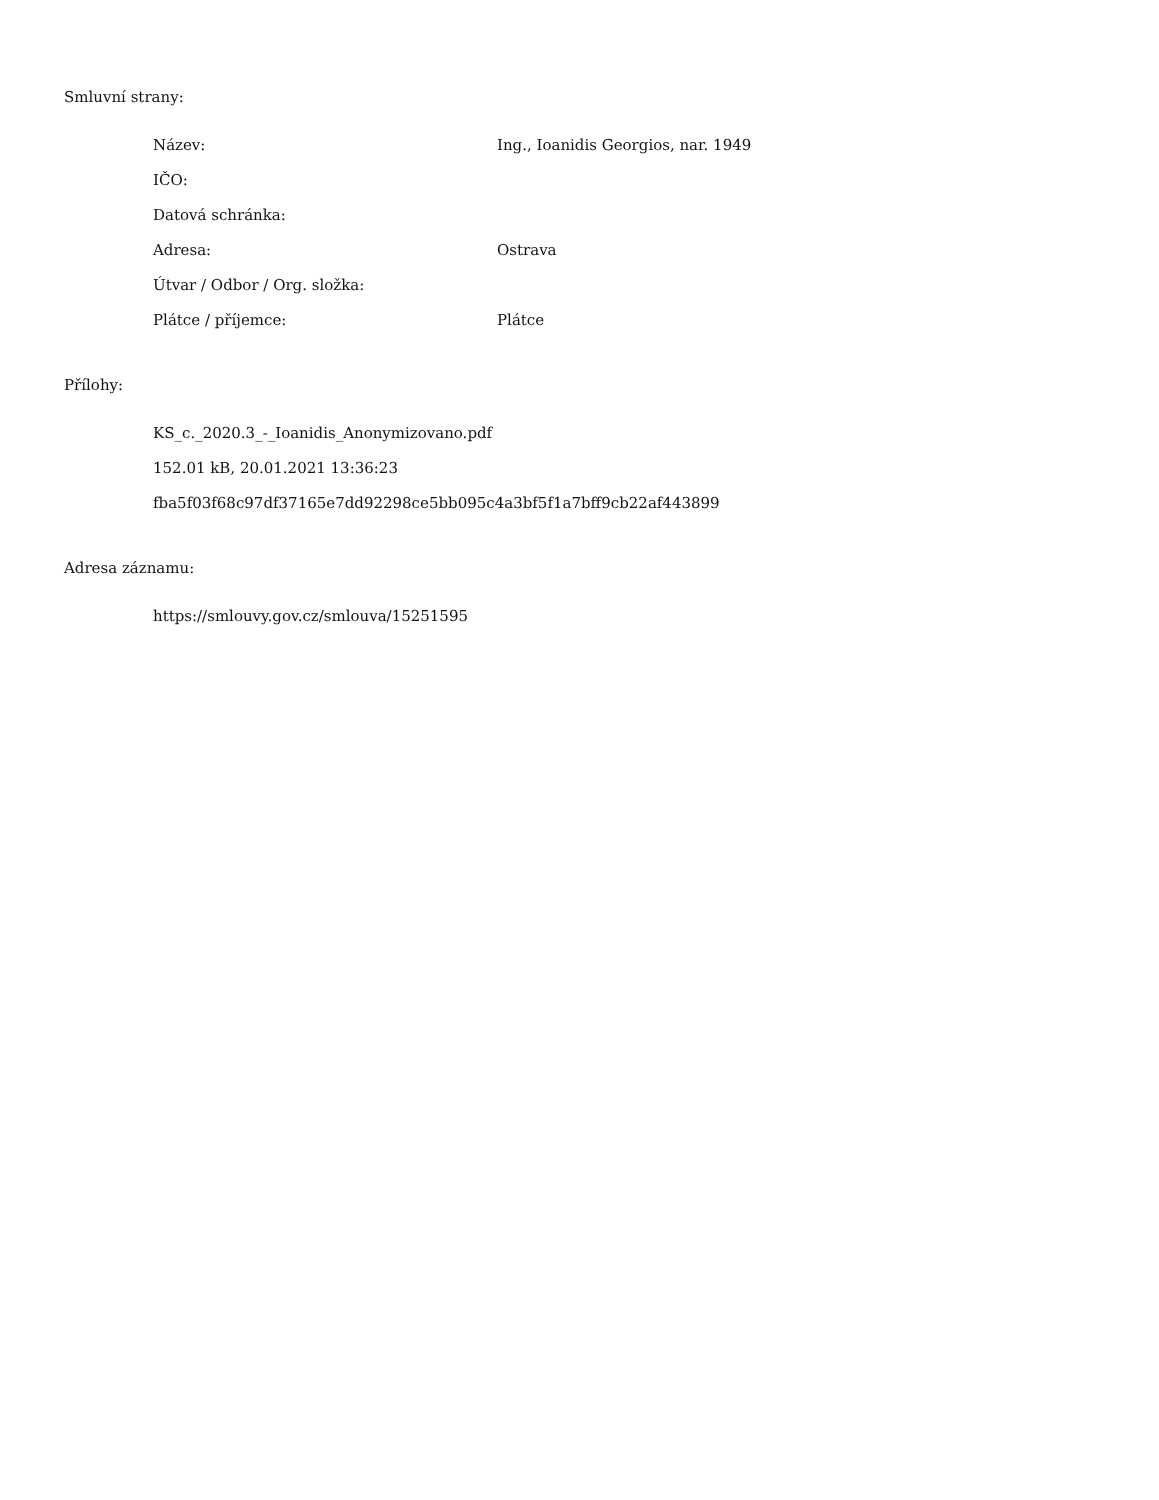Smluvní strany:
Název: Ing., Ioanidis Georgios, nar. 1949
IČO:
Datová schránka:
Adresa: Ostrava
Útvar / Odbor / Org. složka:
Plátce / příjemce: Plátce
Přílohy:
KS_c._2020.3_-_Ioanidis_Anonymizovano.pdf
152.01 kB, 20.01.2021 13:36:23
fba5f03f68c97df37165e7dd92298ce5bb095c4a3bf5f1a7bff9cb22af443899
Adresa záznamu:
https://smlouvy.gov.cz/smlouva/15251595